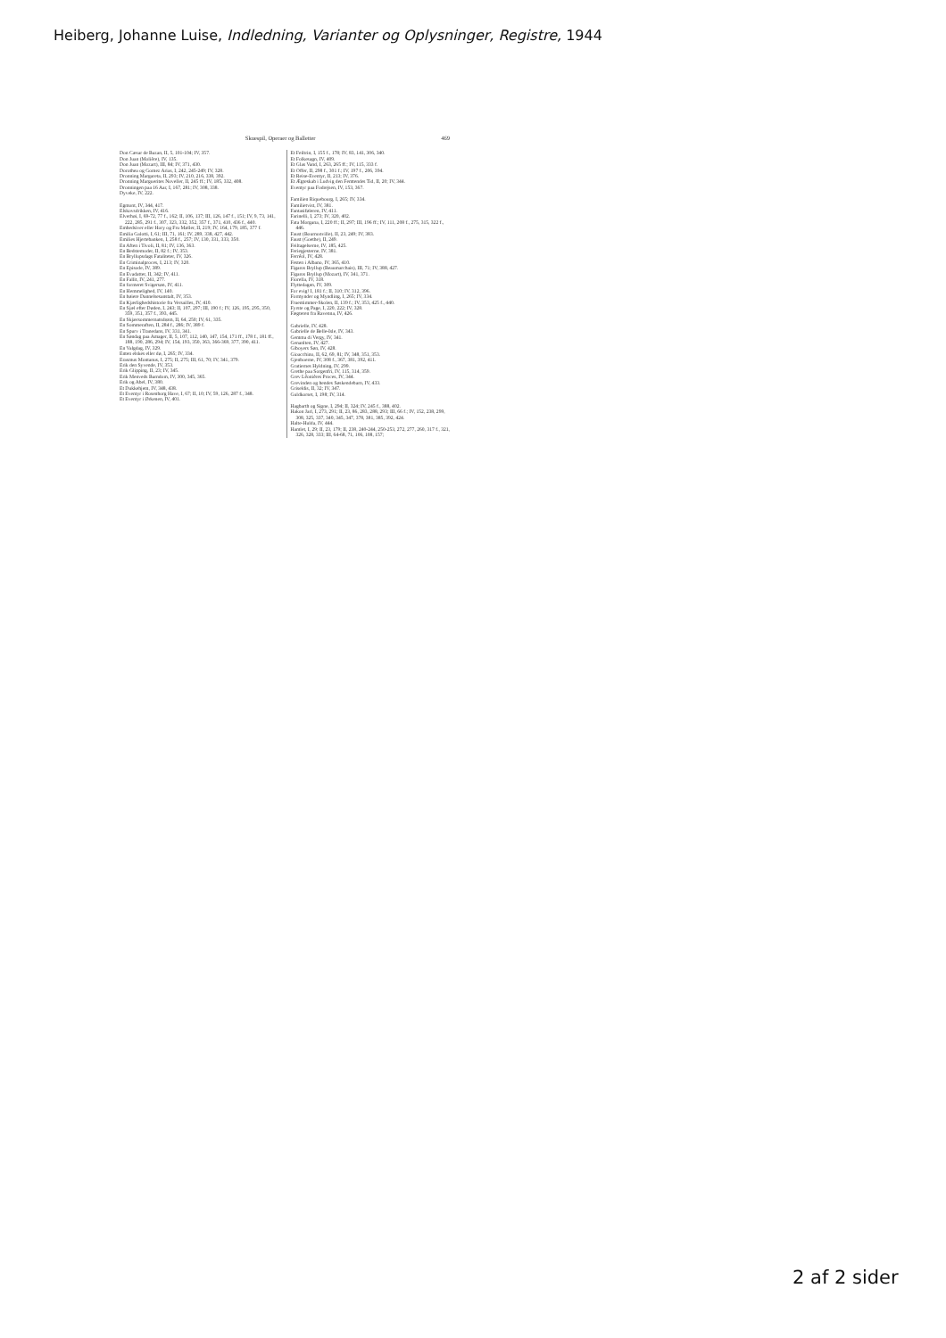Heiberg, Johanne Luise, Indledning, Varianter og Oplysninger, Registre, 1944
Skuespil, Operaer og Balletter 469
Don Cæsar de Bazan, II, 5, 101-104; IV, 357.
Don Juan (Molière), IV, 135.
Don Juan (Mozart), III, 84; IV, 371, 430.
Dorothea og Gomez Arias, I, 242, 245-249; IV, 328.
Dronning Margareta, II, 293; IV, 210, 216, 338, 392.
Dronning Marguerites Noveller, II, 245 ff.; IV, 185, 332, 408.
Dronningen paa 16 Aar, I, 167, 281; IV, 308, 338.
Dyveke, IV, 222.
Egmont, IV, 344, 417.
Elskovsdrikken, IV, 416.
Elverhøi, I, 69-72, 77 f., 162; II, 106, 137; III, 126, 147 f., 151; IV, 9, 73, 141, 222, 285, 291 f., 307, 323, 332, 352, 357 f., 371, 410, 436 f., 440.
Embedsiver eller Hory og Fru Møller, II, 219; IV, 164, 179, 185, 377 f.
Emilia Galotti, I, 61; III, 71, 161; IV, 289, 338, 427, 442.
Emilies Hjertebanken, I, 258 f., 257; IV, 130, 331, 333, 350.
En Aften i Tivoli, II, 81; IV, 136, 363.
En Bedstemoder, II, 82 f.; IV, 353.
En Bryllupsdags Fataliteter, IV, 326.
En Criminalproces, I, 213; IV, 320.
En Episode, IV, 389.
En Evadatter, II, 342; IV, 411.
En Fallit, IV, 241, 277.
En formeret Svigersøn, IV, 411.
En Hemmelighed, IV, 140.
En høiere Dannelsesanstalt, IV, 353.
En Kjærlighedshistorie fra Versailles, IV, 410.
En Sjæl efter Døden, I, 243; II, 107, 297; III, 190 f.; IV, 126, 195, 295, 350, 359, 351, 357 f., 393, 445.
En Skjærsommernatsdrøm, II, 64, 250; IV, 61, 335.
En Sommeraften, II, 284 f., 286; IV, 389 f.
En Spurv i Tranedans, IV, 331, 341.
En Søndag paa Amager, II, 5, 107, 112, 140, 147, 154, 171 ff., 178 f., 181 ff., 188, 190, 286, 294; IV, 154, 193, 350, 363, 366-369, 377, 390, 411.
En Valgdag, IV, 329.
Enten elskes eller dø, I, 265; IV, 334.
Erasmus Montanus, I, 275; II, 275; III, 61, 70; IV, 341, 379.
Erik den Syvende, IV, 353.
Erik Glipping, II, 23; IV, 345.
Erik Menveds Barndom, IV, 300, 345, 365.
Erik og Abel, IV, 380.
Et Dukkehjem, IV, 348, 438.
Et Eventyr i Rosenborg Have, I, 67; II, 10; IV, 59, 126, 287 f., 348.
Et Eventyr i Ørkenen, IV, 401.
Et Feiltrin, I, 155 f., 178; IV, 83, 141, 306, 340.
Et Folkesagn, IV, 409.
Et Glas Vand, I, 263, 265 ff.; IV, 115, 333 f.
Et Offer, II, 298 f., 301 f.; IV, 197 f., 206, 394.
Et Reise-Eventyr, II, 213; IV, 376.
Et Ægteskab i Ludvig den Femtendes Tid, II, 20; IV, 344.
Eventyr paa Fodrejsen, IV, 153, 367.
Familien Riquebourg, I, 265; IV, 334.
Familietvist, IV, 381.
Fantasiføleren, IV, 411.
Farinelli, I, 273; IV, 320, 402.
Fata Morgana, I, 220 ff.; II, 297; III, 196 ff.; IV, 111, 208 f., 275, 315, 322 f., 446.
Faust (Bournonville), II, 23, 249; IV, 383.
Faust (Goethe), II, 249.
Feiltagelserne, IV, 185, 425.
Feriegjesterne, IV, 381.
Ferréol, IV, 428.
Festen i Albano, IV, 365, 410.
Figaros Bryllup (Beaumarchais), III, 71; IV, 388, 427.
Figaros Bryllup (Mozart), IV, 341, 371.
Fiorella, IV, 318.
Flyttedagen, IV, 309.
For evig! I, 181 f.; II, 310; IV, 312, 396.
Formynder og Myndling, I, 265; IV, 334.
Fruentimmer-Skolen, II, 139 f.; IV, 353, 425 f., 440.
Fyrste og Page, I, 220, 222; IV, 328.
Fægteren fra Ravenna, IV, 426.
Gabrielle, IV, 428.
Gabrielle de Belle-Isle, IV, 343.
Gemma di Vergy, IV, 341.
Genanlten, IV, 427.
Giboyers Søn, IV, 428.
Gioacchino, II, 62, 69, 81; IV, 348, 351, 353.
Gjenboerne, IV, 308 f., 367, 381, 392, 411.
Gratiernes Hyldning, IV, 299.
Grethe paa Sorgenfri, IV, 115, 314, 359.
Grev Léonières Proces, IV, 344.
Grevinden og hendes Søskendebarn, IV, 433.
Griseldis, II, 32; IV, 347.
Guldkorset, I, 198; IV, 314.
Hagbarth og Signe, I, 294; II, 324; IV, 245 f., 388, 402.
Hakon Jarl, I, 273, 291; II, 23, 86, 283, 288, 293; III, 66 f.; IV, 152, 238, 299, 308, 325, 337, 340, 345, 347, 378, 381, 385, 392, 424.
Halte-Hulda, IV, 444.
Hamlet, I, 29; II, 23, 179; II, 238, 240-244, 250-253, 272, 277, 260, 317 f., 321, 326, 328, 333; III, 64-68, 71, 106, 108, 157;
2 af 2 sider